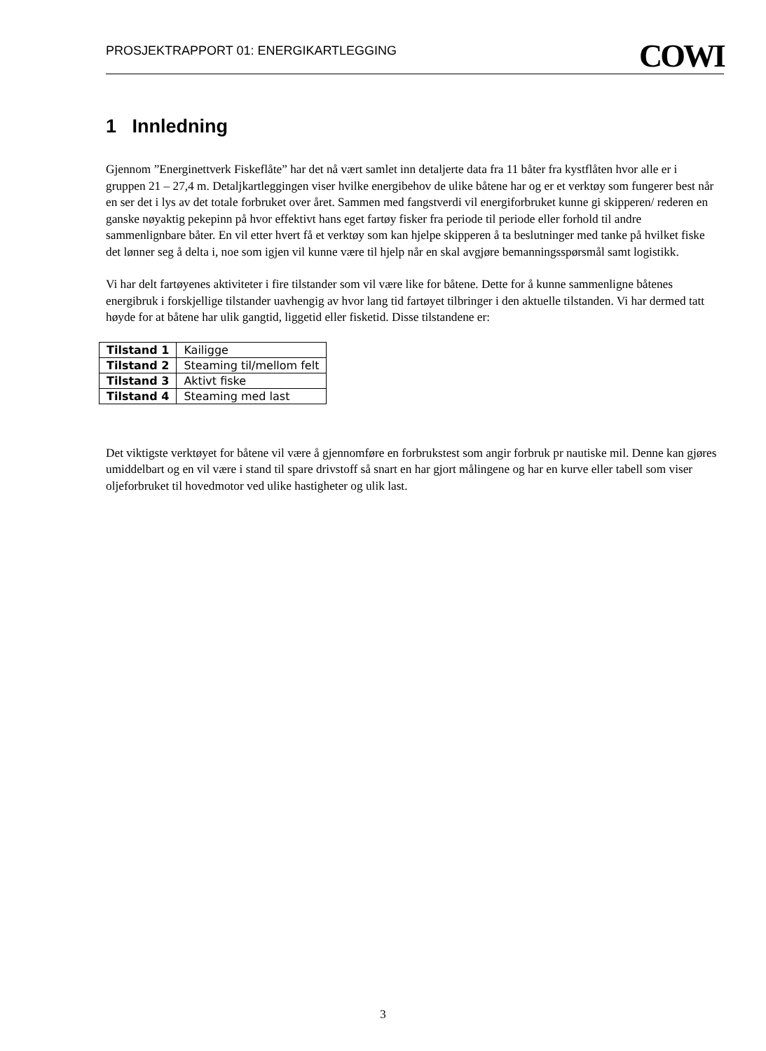PROSJEKTRAPPORT 01: ENERGIKARTLEGGING COWI
1 Innledning
Gjennom ”Energinettverk Fiskeflåte” har det nå vært samlet inn detaljerte data fra 11 båter fra kystflåten hvor alle er i gruppen 21 – 27,4 m. Detaljkartleggingen viser hvilke energibehov de ulike båtene har og er et verktøy som fungerer best når en ser det i lys av det totale forbruket over året. Sammen med fangstverdi vil energiforbruket kunne gi skipperen/ rederen en ganske nøyaktig pekepinn på hvor effektivt hans eget fartøy fisker fra periode til periode eller forhold til andre sammenlignbare båter. En vil etter hvert få et verktøy som kan hjelpe skipperen å ta beslutninger med tanke på hvilket fiske det lønner seg å delta i, noe som igjen vil kunne være til hjelp når en skal avgjøre bemanningsspørsmål samt logistikk.
Vi har delt fartøyenes aktiviteter i fire tilstander som vil være like for båtene. Dette for å kunne sammenligne båtenes energibruk i forskjellige tilstander uavhengig av hvor lang tid fartøyet tilbringer i den aktuelle tilstanden. Vi har dermed tatt høyde for at båtene har ulik gangtid, liggetid eller fisketid. Disse tilstandene er:
| Tilstand 1 | Kailigge |
| Tilstand 2 | Steaming til/mellom felt |
| Tilstand 3 | Aktivt fiske |
| Tilstand 4 | Steaming med last |
Det viktigste verktøyet for båtene vil være å gjennomføre en forbrukstest som angir forbruk pr nautiske mil. Denne kan gjøres umiddelbart og en vil være i stand til spare drivstoff så snart en har gjort målingene og har en kurve eller tabell som viser oljeforbruket til hovedmotor ved ulike hastigheter og ulik last.
3